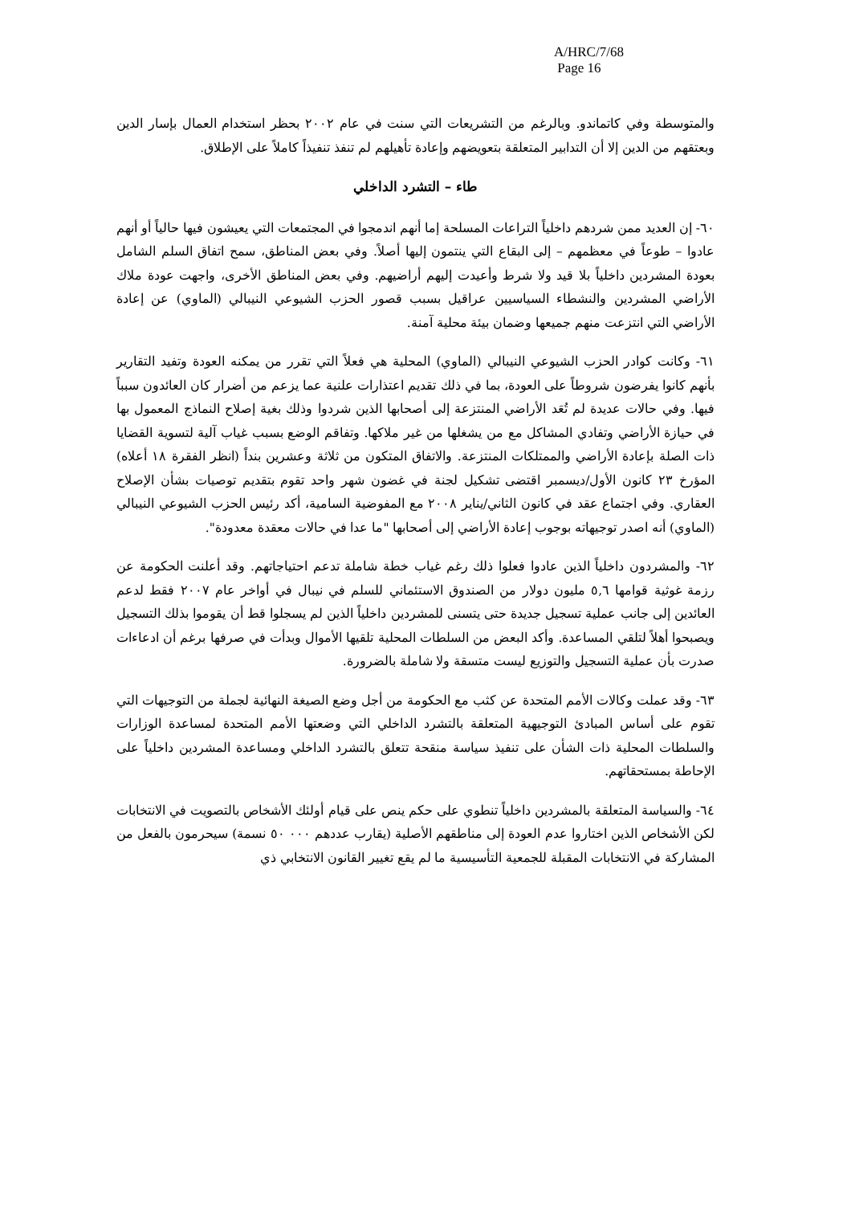A/HRC/7/68
Page 16
والمتوسطة وفي كاتماندو. وبالرغم من التشريعات التي سنت في عام ٢٠٠٢ بحظر استخدام العمال بإسار الدين وبعتقهم من الدين إلا أن التدابير المتعلقة بتعويضهم وإعادة تأهيلهم لم تنفذ تنفيذاً كاملاً على الإطلاق.
طاء – التشرد الداخلي
٦٠- إن العديد ممن شردهم داخلياً التراعات المسلحة إما أنهم اندمجوا في المجتمعات التي يعيشون فيها حالياً أو أنهم عادوا – طوعاً في معظمهم – إلى البقاع التي ينتمون إليها أصلاً. وفي بعض المناطق، سمح اتفاق السلم الشامل بعودة المشردين داخلياً بلا قيد ولا شرط وأعيدت إليهم أراضيهم. وفي بعض المناطق الأخرى، واجهت عودة ملاك الأراضي المشردين والنشطاء السياسيين عراقيل بسبب قصور الحزب الشيوعي النيبالي (الماوي) عن إعادة الأراضي التي انتزعت منهم جميعها وضمان بيئة محلية آمنة.
٦١- وكانت كوادر الحزب الشيوعي النيبالي (الماوي) المحلية هي فعلاً التي تقرر من يمكنه العودة وتفيد التقارير بأنهم كانوا يفرضون شروطاً على العودة، بما في ذلك تقديم اعتذارات علنية عما يزعم من أضرار كان العائدون سبباً فيها. وفي حالات عديدة لم تُعَد الأراضي المنتزعة إلى أصحابها الذين شردوا وذلك بغية إصلاح النماذج المعمول بها في حيازة الأراضي وتفادي المشاكل مع من يشغلها من غير ملاكها. وتفاقم الوضع بسبب غياب آلية لتسوية القضايا ذات الصلة بإعادة الأراضي والممتلكات المنتزعة. والاتفاق المتكون من ثلاثة وعشرين بنداً (انظر الفقرة ١٨ أعلاه) المؤرخ ٢٣ كانون الأول/ديسمبر اقتضى تشكيل لجنة في غضون شهر واحد تقوم بتقديم توصيات بشأن الإصلاح العقاري. وفي اجتماع عقد في كانون الثاني/يناير ٢٠٠٨ مع المفوضية السامية، أكد رئيس الحزب الشيوعي النيبالي (الماوي) أنه اصدر توجيهاته بوجوب إعادة الأراضي إلى أصحابها "ما عدا في حالات معقدة معدودة".
٦٢- والمشردون داخلياً الذين عادوا فعلوا ذلك رغم غياب خطة شاملة تدعم احتياجاتهم. وقد أعلنت الحكومة عن رزمة غوثية قوامها ٥,٦ مليون دولار من الصندوق الاستئماني للسلم في نيبال في أواخر عام ٢٠٠٧ فقط لدعم العائدين إلى جانب عملية تسجيل جديدة حتى يتسنى للمشردين داخلياً الذين لم يسجلوا قط أن يقوموا بذلك التسجيل ويصبحوا أهلاً لتلقي المساعدة. وأكد البعض من السلطات المحلية تلقيها الأموال وبدأت في صرفها برغم أن ادعاءات صدرت بأن عملية التسجيل والتوزيع ليست متسقة ولا شاملة بالضرورة.
٦٣- وقد عملت وكالات الأمم المتحدة عن كثب مع الحكومة من أجل وضع الصيغة النهائية لجملة من التوجيهات التي تقوم على أساس المبادئ التوجيهية المتعلقة بالتشرد الداخلي التي وضعتها الأمم المتحدة لمساعدة الوزارات والسلطات المحلية ذات الشأن على تنفيذ سياسة منقحة تتعلق بالتشرد الداخلي ومساعدة المشردين داخلياً على الإحاطة بمستحقاتهم.
٦٤- والسياسة المتعلقة بالمشردين داخلياً تنطوي على حكم ينص على قيام أولئك الأشخاص بالتصويت في الانتخابات لكن الأشخاص الذين اختاروا عدم العودة إلى مناطقهم الأصلية (يقارب عددهم ٠٠٠ ٥٠ نسمة) سيحرمون بالفعل من المشاركة في الانتخابات المقبلة للجمعية التأسيسية ما لم يقع تغيير القانون الانتخابي ذي